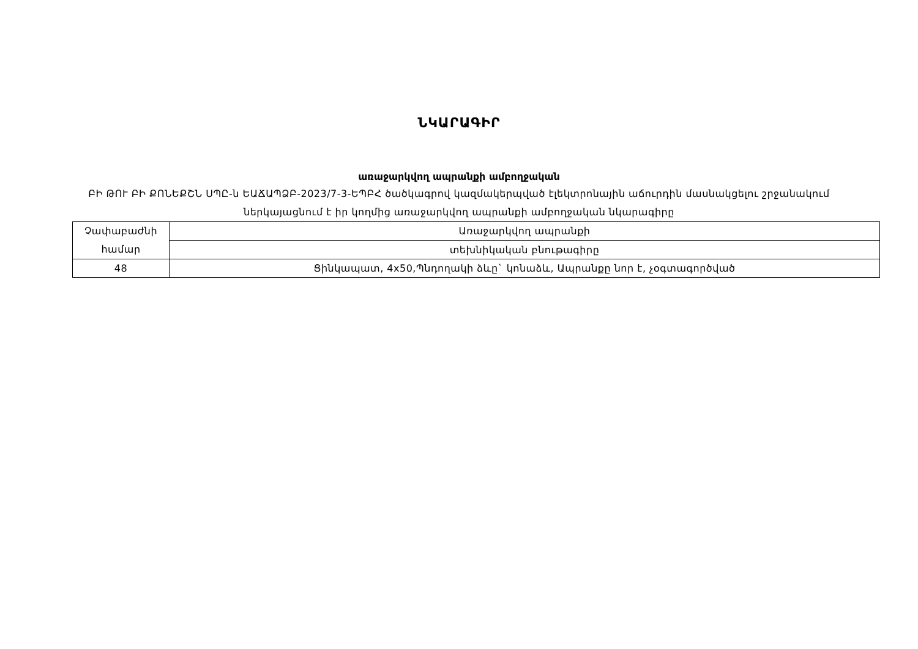ՆԿԱՐԱԳԻՐ
առաջարկվող ապրանքի ամբողջական
ԲԻ ԹՈՒ ԲԻ ՔՈՆԵՔՇՆ ՍՊԸ-ն ԵԱՃԱՊՁԲ-2023/7-3-ԵՊԲՀ ծածկագրով կազմակերպված էլեկտրոնային աճուրդին մասնակցելու շրջանակում ներկայացնում է իր կողմից առաջարկվող ապրանքի ամբողջական նկարագիրը
| Չափաբաժնի համար | Առաջարկվող ապրանքի |
| | տեխնիկական բնութագիրը |
| 48 | Ցինկապատ, 4x50,Պնդողակի ձևը` կոնաձև, Ապրանքը նոր է, չօգտագործված |